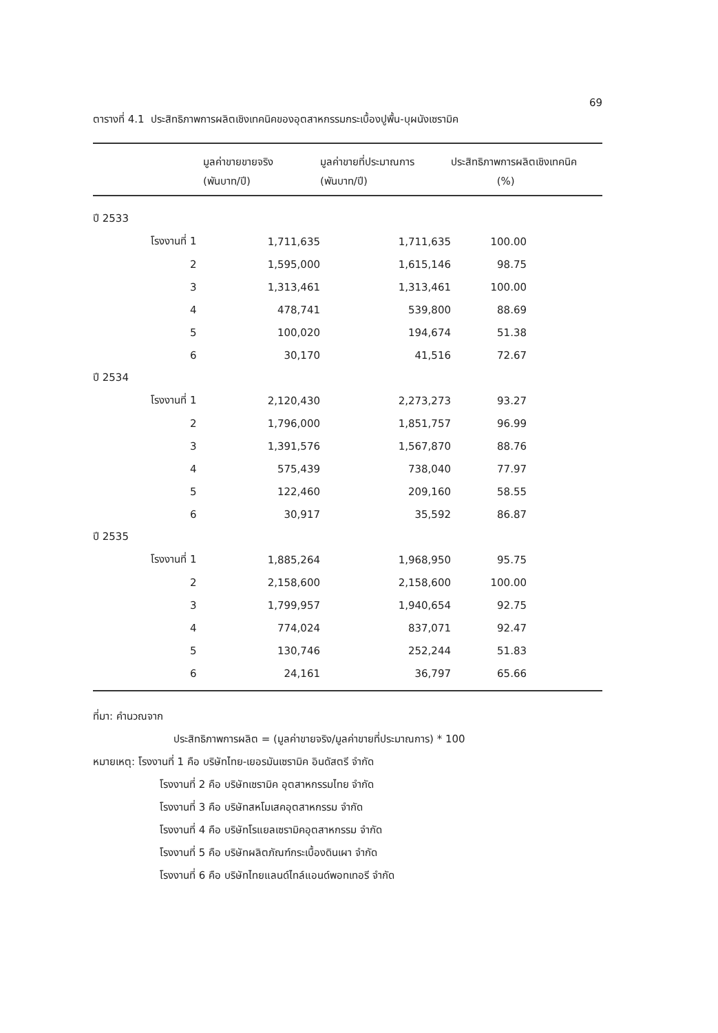69
ตารางที่ 4.1 ประสิทธิภาพการผลิตเชิงเทคนิคของอุตสาหกรรมกระเบื้องปูพื้น-บุผนังเซรามิค
| | มูลค่าขายขายจริง (พันบาท/ปี) | มูลค่าขายที่ประมาณการ (พันบาท/ปี) | ประสิทธิภาพการผลิตเชิงเทคนิค (%) |
| --- | --- | --- | --- |
| ปี 2533 | | | |
| โรงงานที่ 1 | 1,711,635 | 1,711,635 | 100.00 |
| 2 | 1,595,000 | 1,615,146 | 98.75 |
| 3 | 1,313,461 | 1,313,461 | 100.00 |
| 4 | 478,741 | 539,800 | 88.69 |
| 5 | 100,020 | 194,674 | 51.38 |
| 6 | 30,170 | 41,516 | 72.67 |
| ปี 2534 | | | |
| โรงงานที่ 1 | 2,120,430 | 2,273,273 | 93.27 |
| 2 | 1,796,000 | 1,851,757 | 96.99 |
| 3 | 1,391,576 | 1,567,870 | 88.76 |
| 4 | 575,439 | 738,040 | 77.97 |
| 5 | 122,460 | 209,160 | 58.55 |
| 6 | 30,917 | 35,592 | 86.87 |
| ปี 2535 | | | |
| โรงงานที่ 1 | 1,885,264 | 1,968,950 | 95.75 |
| 2 | 2,158,600 | 2,158,600 | 100.00 |
| 3 | 1,799,957 | 1,940,654 | 92.75 |
| 4 | 774,024 | 837,071 | 92.47 |
| 5 | 130,746 | 252,244 | 51.83 |
| 6 | 24,161 | 36,797 | 65.66 |
ที่มา: คำนวณจาก
ประสิทธิภาพการผลิต = (มูลค่าขายจริง/มูลค่าขายที่ประมาณการ) * 100
หมายเหตุ: โรงงานที่ 1 คือ บริษัทไทย-เยอรมันเซรามิค อินดัสตรี จำกัด
โรงงานที่ 2 คือ บริษัทเซรามิค อุตสาหกรรมไทย จำกัด
โรงงานที่ 3 คือ บริษัทสหโมเสคอุตสาหกรรม จำกัด
โรงงานที่ 4 คือ บริษัทโรแยลเซรามิคอุตสาหกรรม จำกัด
โรงงานที่ 5 คือ บริษัทผลิตภัณฑ์กระเบื้องดินเผา จำกัด
โรงงานที่ 6 คือ บริษัทไทยแลนด์ไทล์แอนด์พอทเทอรี จำกัด